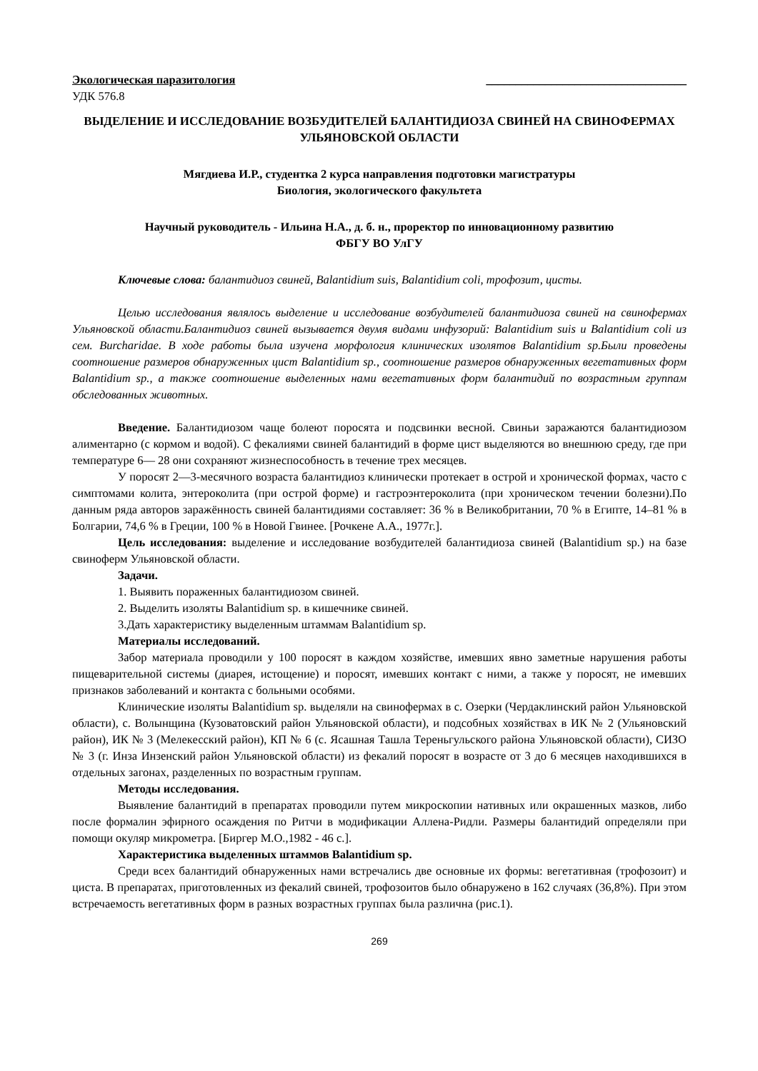Экологическая паразитология __________________________________
УДК 576.8
ВЫДЕЛЕНИЕ И ИССЛЕДОВАНИЕ ВОЗБУДИТЕЛЕЙ БАЛАНТИДИОЗА СВИНЕЙ НА СВИНОФЕРМАХ УЛЬЯНОВСКОЙ ОБЛАСТИ
Мягдиева И.Р., студентка 2 курса направления подготовки магистратуры
Биология, экологического факультета
Научный руководитель - Ильина Н.А., д. б. н., проректор по инновационному развитию
ФБГУ ВО УлГУ
Ключевые слова: балантидиоз свиней, Balantidium suis, Balantidium coli, трофозит, цисты.
Целью исследования являлось выделение и исследование возбудителей балантидиоза свиней на свинофермах Ульяновской области.Балантидиоз свиней вызывается двумя видами инфузорий: Balantidium suis и Balantidium coli из сем. Burcharidae. В ходе работы была изучена морфология клинических изолятов Balantidium sp.Были проведены соотношение размеров обнаруженных цист Balantidium sp., соотношение размеров обнаруженных вегетативных форм Balantidium sp., а также соотношение выделенных нами вегетативных форм балантидий по возрастным группам обследованных животных.
Введение. Балантидиозом чаще болеют поросята и подсвинки весной. Свиньи заражаются балантидиозом алиментарно (с кормом и водой). С фекалиями свиней балантидий в форме цист выделяются во внешнюю среду, где при температуре 6— 28 они сохраняют жизнеспособность в течение трех месяцев.
У поросят 2—3-месячного возраста балантидиоз клинически протекает в острой и хронической формах, часто с симптомами колита, энтероколита (при острой форме) и гастроэнтероколита (при хроническом течении болезни).По данным ряда авторов заражённость свиней балантидиями составляет: 36 % в Великобритании, 70 % в Египте, 14–81 % в Болгарии, 74,6 % в Греции, 100 % в Новой Гвинее. [Рочкене А.А., 1977г.].
Цель исследования: выделение и исследование возбудителей балантидиоза свиней (Balantidium sp.) на базе свиноферм Ульяновской области.
Задачи.
1. Выявить пораженных балантидиозом свиней.
2. Выделить изоляты Balantidium sp. в кишечнике свиней.
3.Дать характеристику выделенным штаммам Balantidium sp.
Материалы исследований.
Забор материала проводили у 100 поросят в каждом хозяйстве, имевших явно заметные нарушения работы пищеварительной системы (диарея, истощение) и поросят, имевших контакт с ними, а также у поросят, не имевших признаков заболеваний и контакта с больными особями.
Клинические изоляты Balantidium sp. выделяли на свинофермах в с. Озерки (Чердаклинский район Ульяновской области), с. Волынщина (Кузоватовский район Ульяновской области), и подсобных хозяйствах в ИК № 2 (Ульяновский район), ИК № 3 (Мелекесский район), КП № 6 (с. Ясашная Ташла Тереньгульского района Ульяновской области), СИЗО № 3 (г. Инза Инзенский район Ульяновской области) из фекалий поросят в возрасте от 3 до 6 месяцев находившихся в отдельных загонах, разделенных по возрастным группам.
Методы исследования.
Выявление балантидий в препаратах проводили путем микроскопии нативных или окрашенных мазков, либо после формалин эфирного осаждения по Ритчи в модификации Аллена-Ридли. Размеры балантидий определяли при помощи окуляр микрометра. [Биргер М.О.,1982 - 46 с.].
Характеристика выделенных штаммов Balantidium sp.
Среди всех балантидий обнаруженных нами встречались две основные их формы: вегетативная (трофозоит) и циста. В препаратах, приготовленных из фекалий свиней, трофозоитов было обнаружено в 162 случаях (36,8%). При этом встречаемость вегетативных форм в разных возрастных группах была различна (рис.1).
269